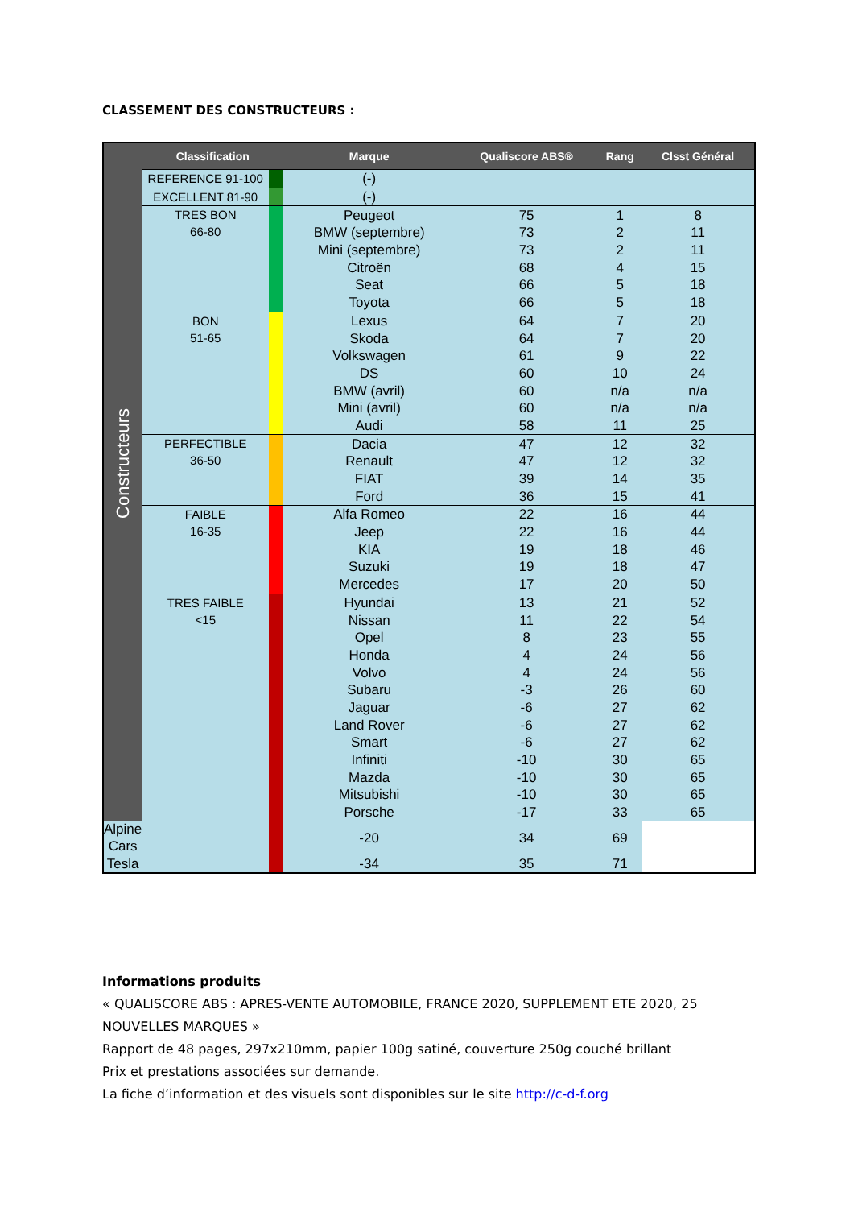CLASSEMENT DES CONSTRUCTEURS :
| Constructeurs | Classification | | Marque | Qualiscore ABS® | Rang | Clsst Général |
| | REFERENCE 91-100 | | (-) | | | |
| | EXCELLENT 81-90 | | (-) | | | |
| | TRES BON 66-80 | | Peugeot | 75 | 1 | 8 |
| | | | BMW (septembre) | 73 | 2 | 11 |
| | | | Mini (septembre) | 73 | 2 | 11 |
| | | | Citroën | 68 | 4 | 15 |
| | | | Seat | 66 | 5 | 18 |
| | | | Toyota | 66 | 5 | 18 |
| | BON 51-65 | | Lexus | 64 | 7 | 20 |
| | | | Skoda | 64 | 7 | 20 |
| | | | Volkswagen | 61 | 9 | 22 |
| | | | DS | 60 | 10 | 24 |
| | | | BMW (avril) | 60 | n/a | n/a |
| | | | Mini (avril) | 60 | n/a | n/a |
| | | | Audi | 58 | 11 | 25 |
| | PERFECTIBLE 36-50 | | Dacia | 47 | 12 | 32 |
| | | | Renault | 47 | 12 | 32 |
| | | | FIAT | 39 | 14 | 35 |
| | | | Ford | 36 | 15 | 41 |
| | FAIBLE 16-35 | | Alfa Romeo | 22 | 16 | 44 |
| | | | Jeep | 22 | 16 | 44 |
| | | | KIA | 19 | 18 | 46 |
| | | | Suzuki | 19 | 18 | 47 |
| | | | Mercedes | 17 | 20 | 50 |
| | TRES FAIBLE <15 | | Hyundai | 13 | 21 | 52 |
| | | | Nissan | 11 | 22 | 54 |
| | | | Opel | 8 | 23 | 55 |
| | | | Honda | 4 | 24 | 56 |
| | | | Volvo | 4 | 24 | 56 |
| | | | Subaru | -3 | 26 | 60 |
| | | | Jaguar | -6 | 27 | 62 |
| | | | Land Rover | -6 | 27 | 62 |
| | | | Smart | -6 | 27 | 62 |
| | | | Infiniti | -10 | 30 | 65 |
| | | | Mazda | -10 | 30 | 65 |
| | | | Mitsubishi | -10 | 30 | 65 |
| | | | Porsche | -17 | 33 | 65 |
| Alpine Cars | | | -20 | 34 | 69 | |
| Tesla | | | -34 | 35 | 71 | |
Informations produits
« QUALISCORE ABS : APRES-VENTE AUTOMOBILE, FRANCE 2020, SUPPLEMENT ETE 2020, 25 NOUVELLES MARQUES »
Rapport de 48 pages, 297x210mm, papier 100g satiné, couverture 250g couché brillant
Prix et prestations associées sur demande.
La fiche d’information et des visuels sont disponibles sur le site http://c-d-f.org